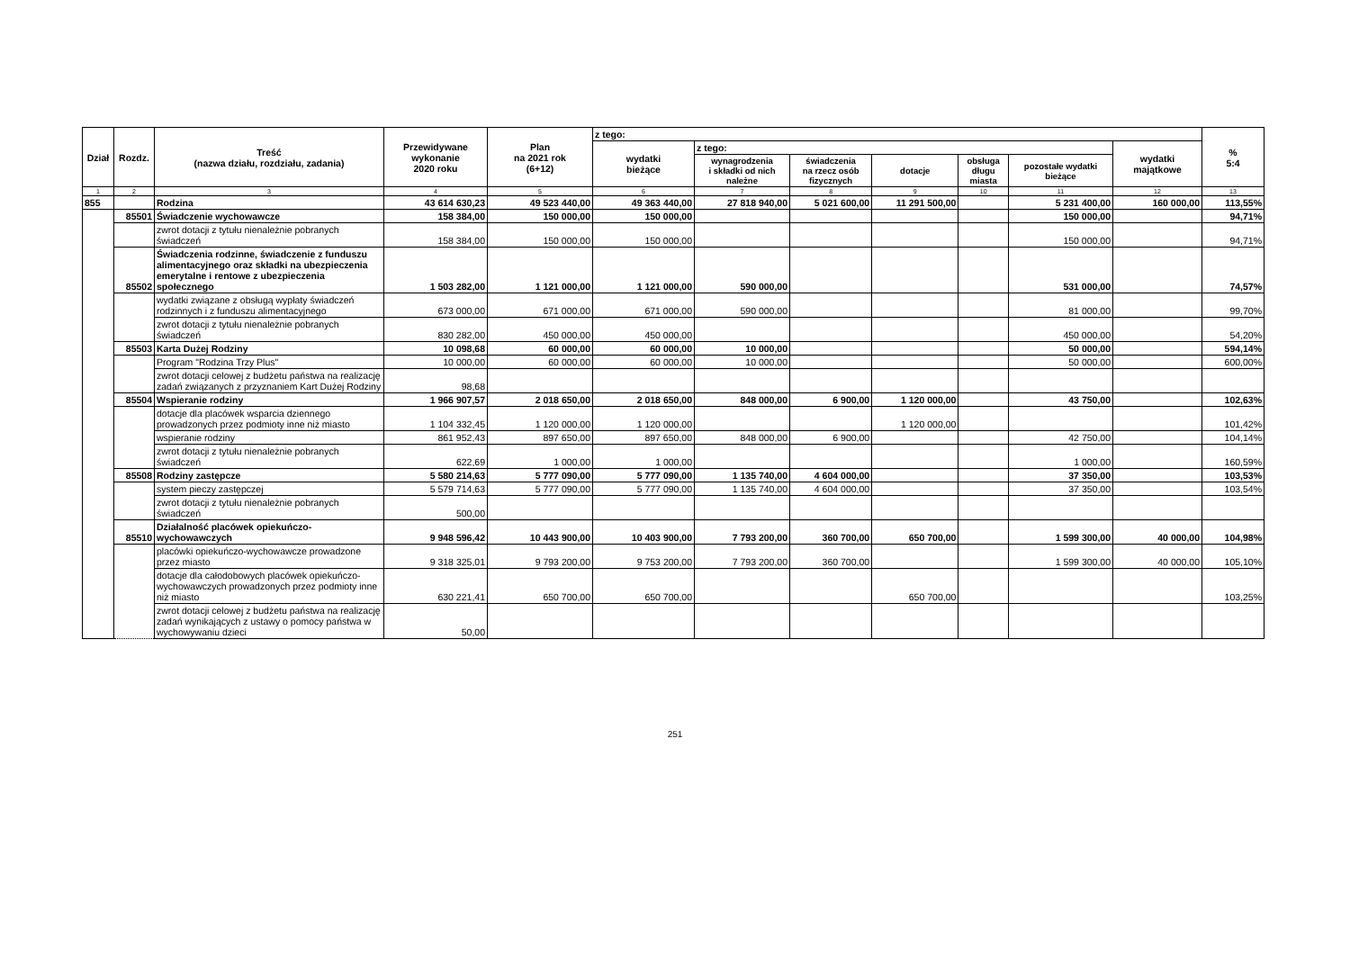| Dział | Rozdz. | Treść (nazwa działu, rozdziału, zadania) | Przewidywane wykonanie 2020 roku | Plan na 2021 rok (6+12) | z tego: | | | | | | | % 5:4 |
| --- | --- | --- | --- | --- | --- | --- | --- | --- | --- | --- | --- | --- |
| | | | | | wydatki bieżące | z tego: | | | | | wydatki majątkowe | |
| | | | | | | wynagrodzenia i składki od nich należne | świadczenia na rzecz osób fizycznych | dotacje | obsługa długu miasta | pozostałe wydatki bieżące | | |
| 1 | 2 | 3 | 4 | 5 | 6 | 7 | 8 | 9 | 10 | 11 | 12 | 13 |
| 855 | | Rodzina | 43 614 630,23 | 49 523 440,00 | 49 363 440,00 | 27 818 940,00 | 5 021 600,00 | 11 291 500,00 | | 5 231 400,00 | 160 000,00 | 113,55% |
| | 85501 | Świadczenie wychowawcze | 158 384,00 | 150 000,00 | 150 000,00 | | | | | 150 000,00 | | 94,71% |
| | | zwrot dotacji z tytułu nienależnie pobranych świadczeń | 158 384,00 | 150 000,00 | 150 000,00 | | | | | 150 000,00 | | 94,71% |
| | 85502 | Świadczenia rodzinne, świadczenie z funduszu alimentacyjnego oraz składki na ubezpieczenia emerytalne i rentowe z ubezpieczenia społecznego | 1 503 282,00 | 1 121 000,00 | 1 121 000,00 | 590 000,00 | | | | 531 000,00 | | 74,57% |
| | | wydatki związane z obsługą wypłaty świadczeń rodzinnych i z funduszu alimentacyjnego | 673 000,00 | 671 000,00 | 671 000,00 | 590 000,00 | | | | 81 000,00 | | 99,70% |
| | | zwrot dotacji z tytułu nienależnie pobranych świadczeń | 830 282,00 | 450 000,00 | 450 000,00 | | | | | 450 000,00 | | 54,20% |
| | 85503 | Karta Dużej Rodziny | 10 098,68 | 60 000,00 | 60 000,00 | 10 000,00 | | | | 50 000,00 | | 594,14% |
| | | Program "Rodzina Trzy Plus" | 10 000,00 | 60 000,00 | 60 000,00 | 10 000,00 | | | | 50 000,00 | | 600,00% |
| | | zwrot dotacji celowej z budżetu państwa na realizację zadań związanych z przyznaniem Kart Dużej Rodziny | 98,68 | | | | | | | | | |
| | 85504 | Wspieranie rodziny | 1 966 907,57 | 2 018 650,00 | 2 018 650,00 | 848 000,00 | 6 900,00 | 1 120 000,00 | | 43 750,00 | | 102,63% |
| | | dotacje dla placówek wsparcia dziennego prowadzonych przez podmioty inne niż miasto | 1 104 332,45 | 1 120 000,00 | 1 120 000,00 | | | 1 120 000,00 | | | | 101,42% |
| | | wspieranie rodziny | 861 952,43 | 897 650,00 | 897 650,00 | 848 000,00 | 6 900,00 | | | 42 750,00 | | 104,14% |
| | | zwrot dotacji z tytułu nienależnie pobranych świadczeń | 622,69 | 1 000,00 | 1 000,00 | | | | | 1 000,00 | | 160,59% |
| | 85508 | Rodziny zastępcze | 5 580 214,63 | 5 777 090,00 | 5 777 090,00 | 1 135 740,00 | 4 604 000,00 | | | 37 350,00 | | 103,53% |
| | | system pieczy zastępczej | 5 579 714,63 | 5 777 090,00 | 5 777 090,00 | 1 135 740,00 | 4 604 000,00 | | | 37 350,00 | | 103,54% |
| | | zwrot dotacji z tytułu nienależnie pobranych świadczeń | 500,00 | | | | | | | | | |
| | 85510 | Działalność placówek opiekuńczo-wychowawczych | 9 948 596,42 | 10 443 900,00 | 10 403 900,00 | 7 793 200,00 | 360 700,00 | 650 700,00 | | 1 599 300,00 | 40 000,00 | 104,98% |
| | | placówki opiekuńczo-wychowawcze prowadzone przez miasto | 9 318 325,01 | 9 793 200,00 | 9 753 200,00 | 7 793 200,00 | 360 700,00 | | | 1 599 300,00 | 40 000,00 | 105,10% |
| | | dotacje dla całodobowych placówek opiekuńczo-wychowawczych prowadzonych przez podmioty inne niż miasto | 630 221,41 | 650 700,00 | 650 700,00 | | | 650 700,00 | | | | 103,25% |
| | | zwrot dotacji celowej z budżetu państwa na realizację zadań wynikających z ustawy o pomocy państwa w wychowywaniu dzieci | 50,00 | | | | | | | | | |
251